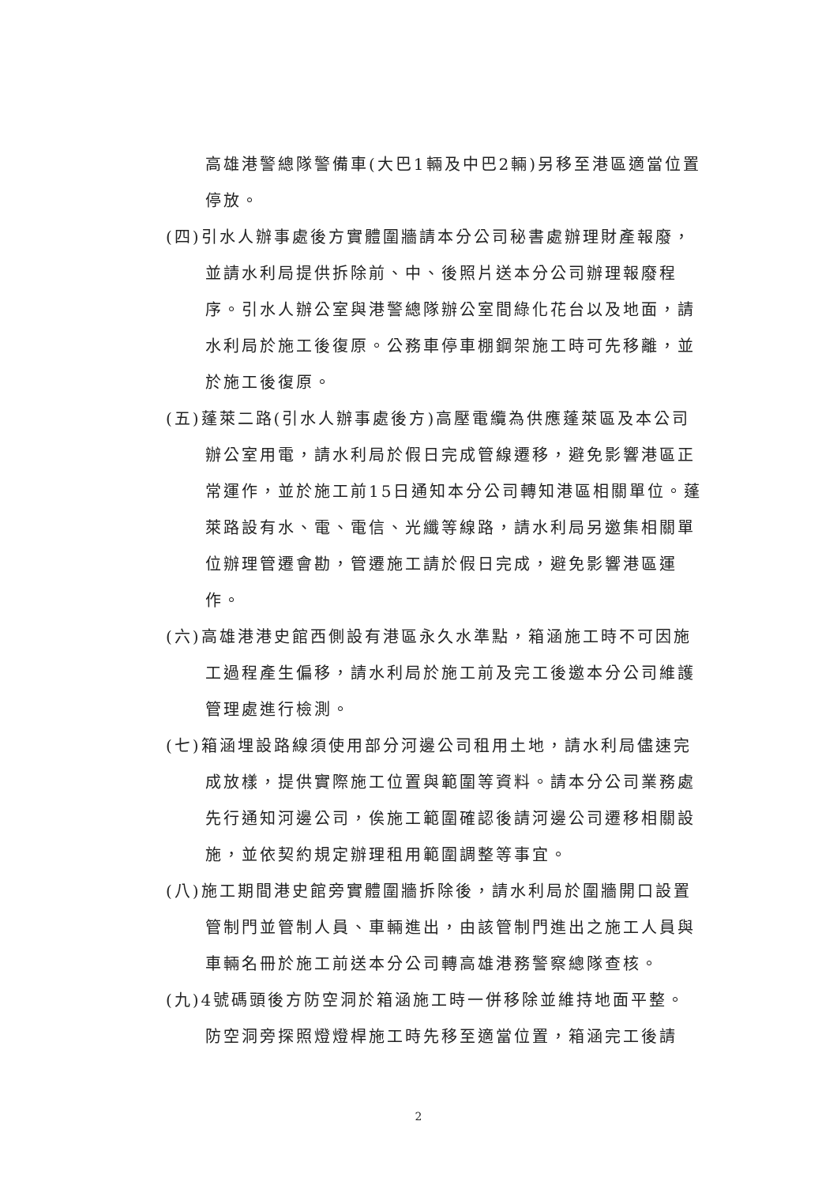高雄港警總隊警備車(大巴1輛及中巴2輛)另移至港區適當位置停放。
(四)引水人辦事處後方實體圍牆請本分公司秘書處辦理財產報廢，並請水利局提供拆除前、中、後照片送本分公司辦理報廢程序。引水人辦公室與港警總隊辦公室間綠化花台以及地面，請水利局於施工後復原。公務車停車棚鋼架施工時可先移離，並於施工後復原。
(五)蓬萊二路(引水人辦事處後方)高壓電纜為供應蓬萊區及本公司辦公室用電，請水利局於假日完成管線遷移，避免影響港區正常運作，並於施工前15日通知本分公司轉知港區相關單位。蓬萊路設有水、電、電信、光纖等線路，請水利局另邀集相關單位辦理管遷會勘，管遷施工請於假日完成，避免影響港區運作。
(六)高雄港港史館西側設有港區永久水準點，箱涵施工時不可因施工過程產生偏移，請水利局於施工前及完工後邀本分公司維護管理處進行檢測。
(七)箱涵埋設路線須使用部分河邊公司租用土地，請水利局儘速完成放樣，提供實際施工位置與範圍等資料。請本分公司業務處先行通知河邊公司，俟施工範圍確認後請河邊公司遷移相關設施，並依契約規定辦理租用範圍調整等事宜。
(八)施工期間港史館旁實體圍牆拆除後，請水利局於圍牆開口設置管制門並管制人員、車輛進出，由該管制門進出之施工人員與車輛名冊於施工前送本分公司轉高雄港務警察總隊查核。
(九)4號碼頭後方防空洞於箱涵施工時一併移除並維持地面平整。防空洞旁探照燈燈桿施工時先移至適當位置，箱涵完工後請
2